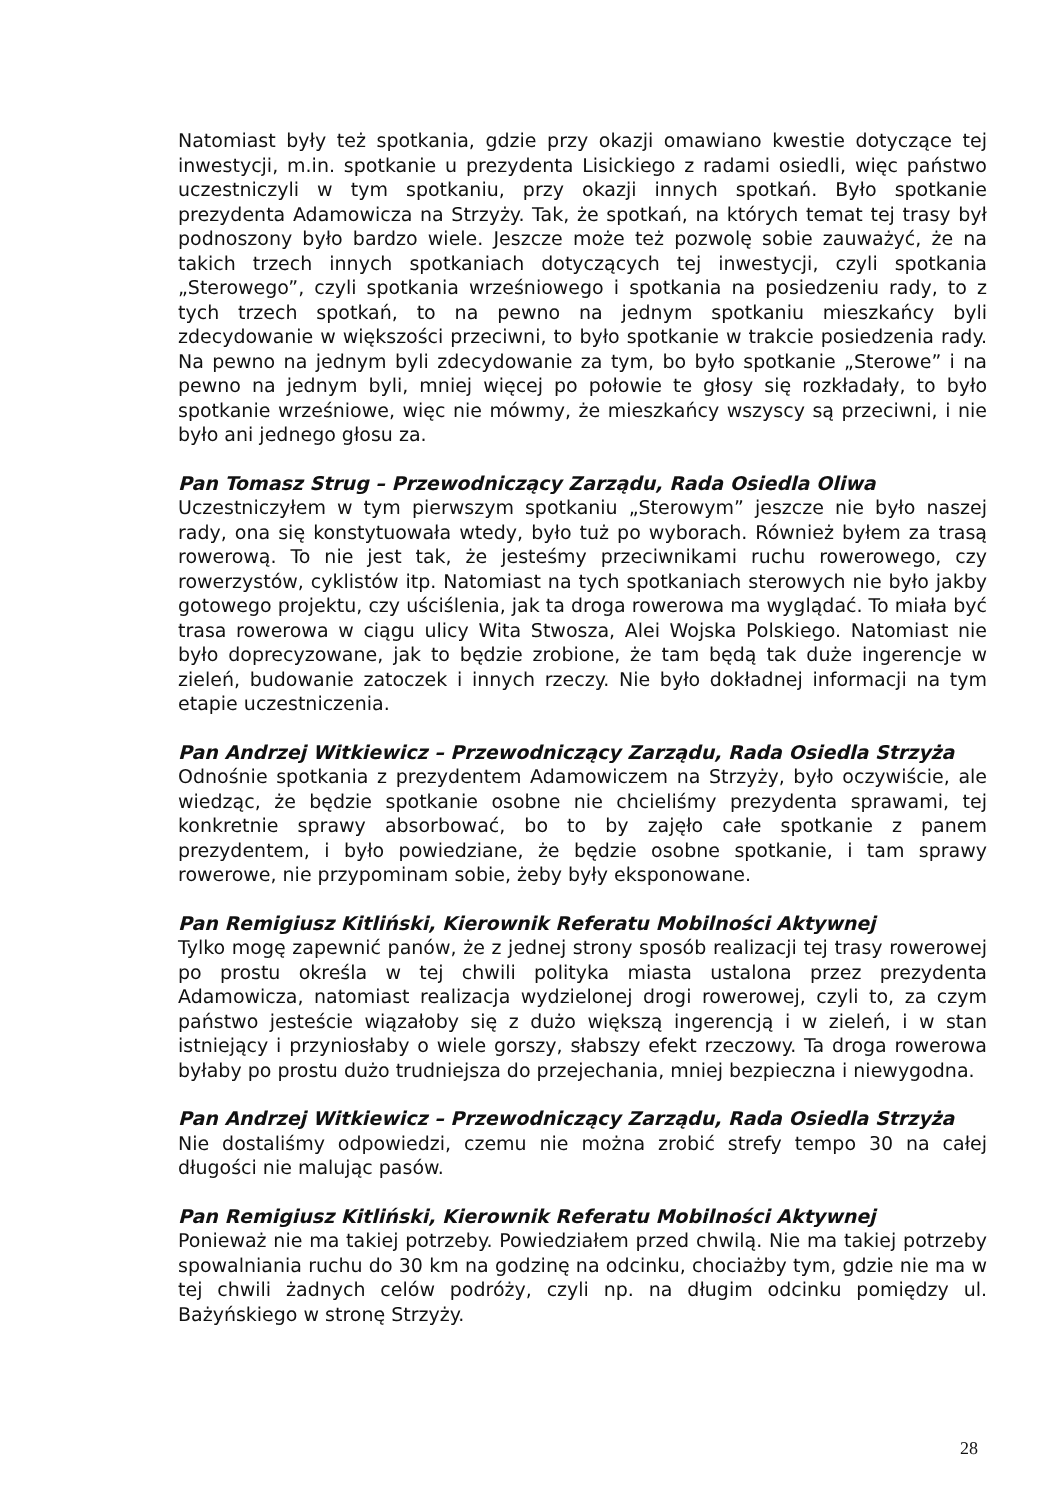Natomiast były też spotkania, gdzie przy okazji omawiano kwestie dotyczące tej inwestycji, m.in. spotkanie u prezydenta Lisickiego z radami osiedli, więc państwo uczestniczyli w tym spotkaniu, przy okazji innych spotkań. Było spotkanie prezydenta Adamowicza na Strzyży. Tak, że spotkań, na których temat tej trasy był podnoszony było bardzo wiele. Jeszcze może też pozwolę sobie zauważyć, że na takich trzech innych spotkaniach dotyczących tej inwestycji, czyli spotkania „Sterowego”, czyli spotkania wrześniowego i spotkania na posiedzeniu rady, to z tych trzech spotkań, to na pewno na jednym spotkaniu mieszkańcy byli zdecydowanie w większości przeciwni, to było spotkanie w trakcie posiedzenia rady. Na pewno na jednym byli zdecydowanie za tym, bo było spotkanie „Sterowe” i na pewno na jednym byli, mniej więcej po połowie te głosy się rozkładały, to było spotkanie wrześniowe, więc nie mówmy, że mieszkańcy wszyscy są przeciwni, i nie było ani jednego głosu za.
Pan Tomasz Strug – Przewodniczący Zarządu, Rada Osiedla Oliwa
Uczestniczyłem w tym pierwszym spotkaniu „Sterowym” jeszcze nie było naszej rady, ona się konstytuowała wtedy, było tuż po wyborach. Również byłem za trasą rowerową. To nie jest tak, że jesteśmy przeciwnikami ruchu rowerowego, czy rowerzystów, cyklistów itp. Natomiast na tych spotkaniach sterowych nie było jakby gotowego projektu, czy uściślenia, jak ta droga rowerowa ma wyglądać. To miała być trasa rowerowa w ciągu ulicy Wita Stwosza, Alei Wojska Polskiego. Natomiast nie było doprecyzowane, jak to będzie zrobione, że tam będą tak duże ingerencje w zieleń, budowanie zatoczek i innych rzeczy. Nie było dokładnej informacji na tym etapie uczestniczenia.
Pan Andrzej Witkiewicz – Przewodniczący Zarządu, Rada Osiedla Strzyża
Odnośnie spotkania z prezydentem Adamowiczem na Strzyży, było oczywiście, ale wiedząc, że będzie spotkanie osobne nie chcieliśmy prezydenta sprawami, tej konkretnie sprawy absorbować, bo to by zajęło całe spotkanie z panem prezydentem, i było powiedziane, że będzie osobne spotkanie, i tam sprawy rowerowe, nie przypominam sobie, żeby były eksponowane.
Pan Remigiusz Kitliński, Kierownik Referatu Mobilności Aktywnej
Tylko mogę zapewnić panów, że z jednej strony sposób realizacji tej trasy rowerowej po prostu określa w tej chwili polityka miasta ustalona przez prezydenta Adamowicza, natomiast realizacja wydzielonej drogi rowerowej, czyli to, za czym państwo jesteście wiązałoby się z dużo większą ingerencją i w zieleń, i w stan istniejący i przyniosłaby o wiele gorszy, słabszy efekt rzeczowy. Ta droga rowerowa byłaby po prostu dużo trudniejsza do przejechania, mniej bezpieczna i niewygodna.
Pan Andrzej Witkiewicz – Przewodniczący Zarządu, Rada Osiedla Strzyża
Nie dostaliśmy odpowiedzi, czemu nie można zrobić strefy tempo 30 na całej długości nie malując pasów.
Pan Remigiusz Kitliński, Kierownik Referatu Mobilności Aktywnej
Ponieważ nie ma takiej potrzeby. Powiedziałem przed chwilą. Nie ma takiej potrzeby spowalniania ruchu do 30 km na godzinę na odcinku, chociażby tym, gdzie nie ma w tej chwili żadnych celów podróży, czyli np. na długim odcinku pomiędzy ul. Bażyńskiego w stronę Strzyży.
28